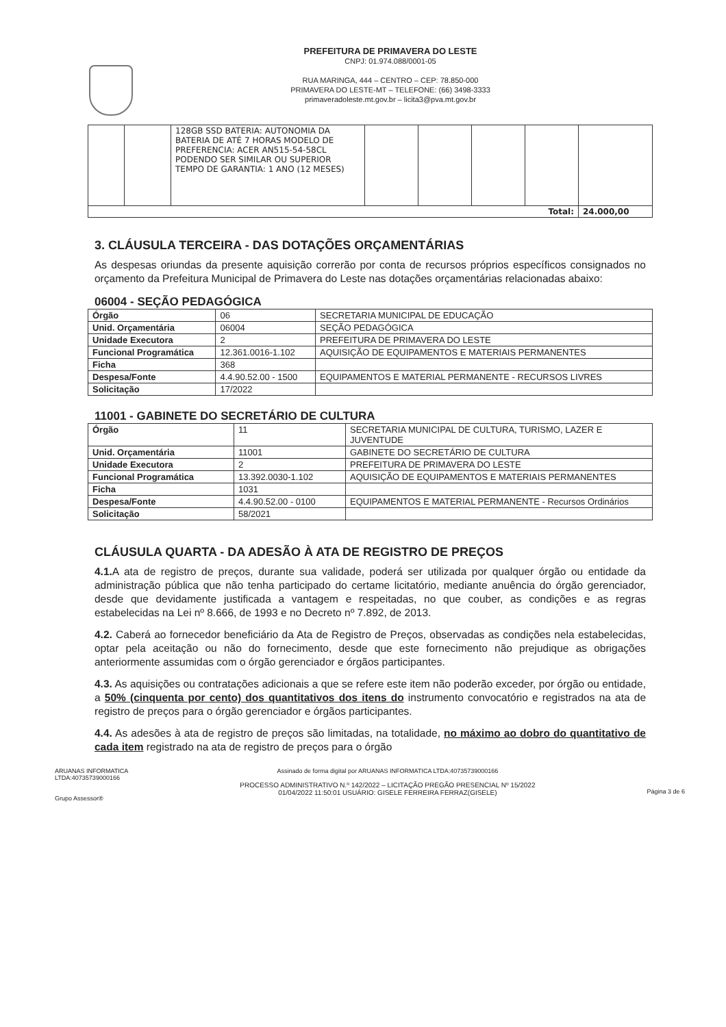PREFEITURA DE PRIMAVERA DO LESTE
CNPJ: 01.974.088/0001-05
RUA MARINGA, 444 – CENTRO – CEP: 78.850-000
PRIMAVERA DO LESTE-MT – TELEFONE: (66) 3498-3333
primaveradoleste.mt.gov.br – licita3@pva.mt.gov.br
| | | 128GB SSD BATERIA: AUTONOMIA DA BATERIA DE ATÉ 7 HORAS MODELO DE PREFERENCIA: ACER AN515-54-58CL PODENDO SER SIMILAR OU SUPERIOR TEMPO DE GARANTIA: 1 ANO (12 MESES) | | | | | |
| Total: | | | | | | | 24.000,00 |
3. CLÁUSULA TERCEIRA - DAS DOTAÇÕES ORÇAMENTÁRIAS
As despesas oriundas da presente aquisição correrão por conta de recursos próprios específicos consignados no orçamento da Prefeitura Municipal de Primavera do Leste nas dotações orçamentárias relacionadas abaixo:
06004 - SEÇÃO PEDAGÓGICA
| Órgão | 06 | SECRETARIA MUNICIPAL DE EDUCAÇÃO |
| Unid. Orçamentária | 06004 | SEÇÃO PEDAGÓGICA |
| Unidade Executora | 2 | PREFEITURA DE PRIMAVERA DO LESTE |
| Funcional Programática | 12.361.0016-1.102 | AQUISIÇÃO DE EQUIPAMENTOS E MATERIAIS PERMANENTES |
| Ficha | 368 | |
| Despesa/Fonte | 4.4.90.52.00 - 1500 | EQUIPAMENTOS E MATERIAL PERMANENTE - RECURSOS LIVRES |
| Solicitação | 17/2022 | |
11001 - GABINETE DO SECRETÁRIO DE CULTURA
| Órgão | 11 | SECRETARIA MUNICIPAL DE CULTURA, TURISMO, LAZER E JUVENTUDE |
| Unid. Orçamentária | 11001 | GABINETE DO SECRETÁRIO DE CULTURA |
| Unidade Executora | 2 | PREFEITURA DE PRIMAVERA DO LESTE |
| Funcional Programática | 13.392.0030-1.102 | AQUISIÇÃO DE EQUIPAMENTOS E MATERIAIS PERMANENTES |
| Ficha | 1031 | |
| Despesa/Fonte | 4.4.90.52.00 - 0100 | EQUIPAMENTOS E MATERIAL PERMANENTE - Recursos Ordinários |
| Solicitação | 58/2021 | |
CLÁUSULA QUARTA - DA ADESÃO À ATA DE REGISTRO DE PREÇOS
4.1. A ata de registro de preços, durante sua validade, poderá ser utilizada por qualquer órgão ou entidade da administração pública que não tenha participado do certame licitatório, mediante anuência do órgão gerenciador, desde que devidamente justificada a vantagem e respeitadas, no que couber, as condições e as regras estabelecidas na Lei nº 8.666, de 1993 e no Decreto nº 7.892, de 2013.
4.2. Caberá ao fornecedor beneficiário da Ata de Registro de Preços, observadas as condições nela estabelecidas, optar pela aceitação ou não do fornecimento, desde que este fornecimento não prejudique as obrigações anteriormente assumidas com o órgão gerenciador e órgãos participantes.
4.3. As aquisições ou contratações adicionais a que se refere este item não poderão exceder, por órgão ou entidade, a 50% (cinquenta por cento) dos quantitativos dos itens do instrumento convocatório e registrados na ata de registro de preços para o órgão gerenciador e órgãos participantes.
4.4. As adesões à ata de registro de preços são limitadas, na totalidade, no máximo ao dobro do quantitativo de cada item registrado na ata de registro de preços para o órgão
ARUANAS INFORMATICA
LTDA:40735739000166
Grupo Assessor®
Assinado de forma digital por ARUANAS INFORMATICA LTDA:40735739000166
PROCESSO ADMINISTRATIVO N.º 142/2022 – LICITAÇÃO PREGÃO PRESENCIAL Nº 15/2022
01/04/2022 11:50:01 USUÁRIO: GISELE FERREIRA FERRAZ(GISELE)
Página 3 de 6